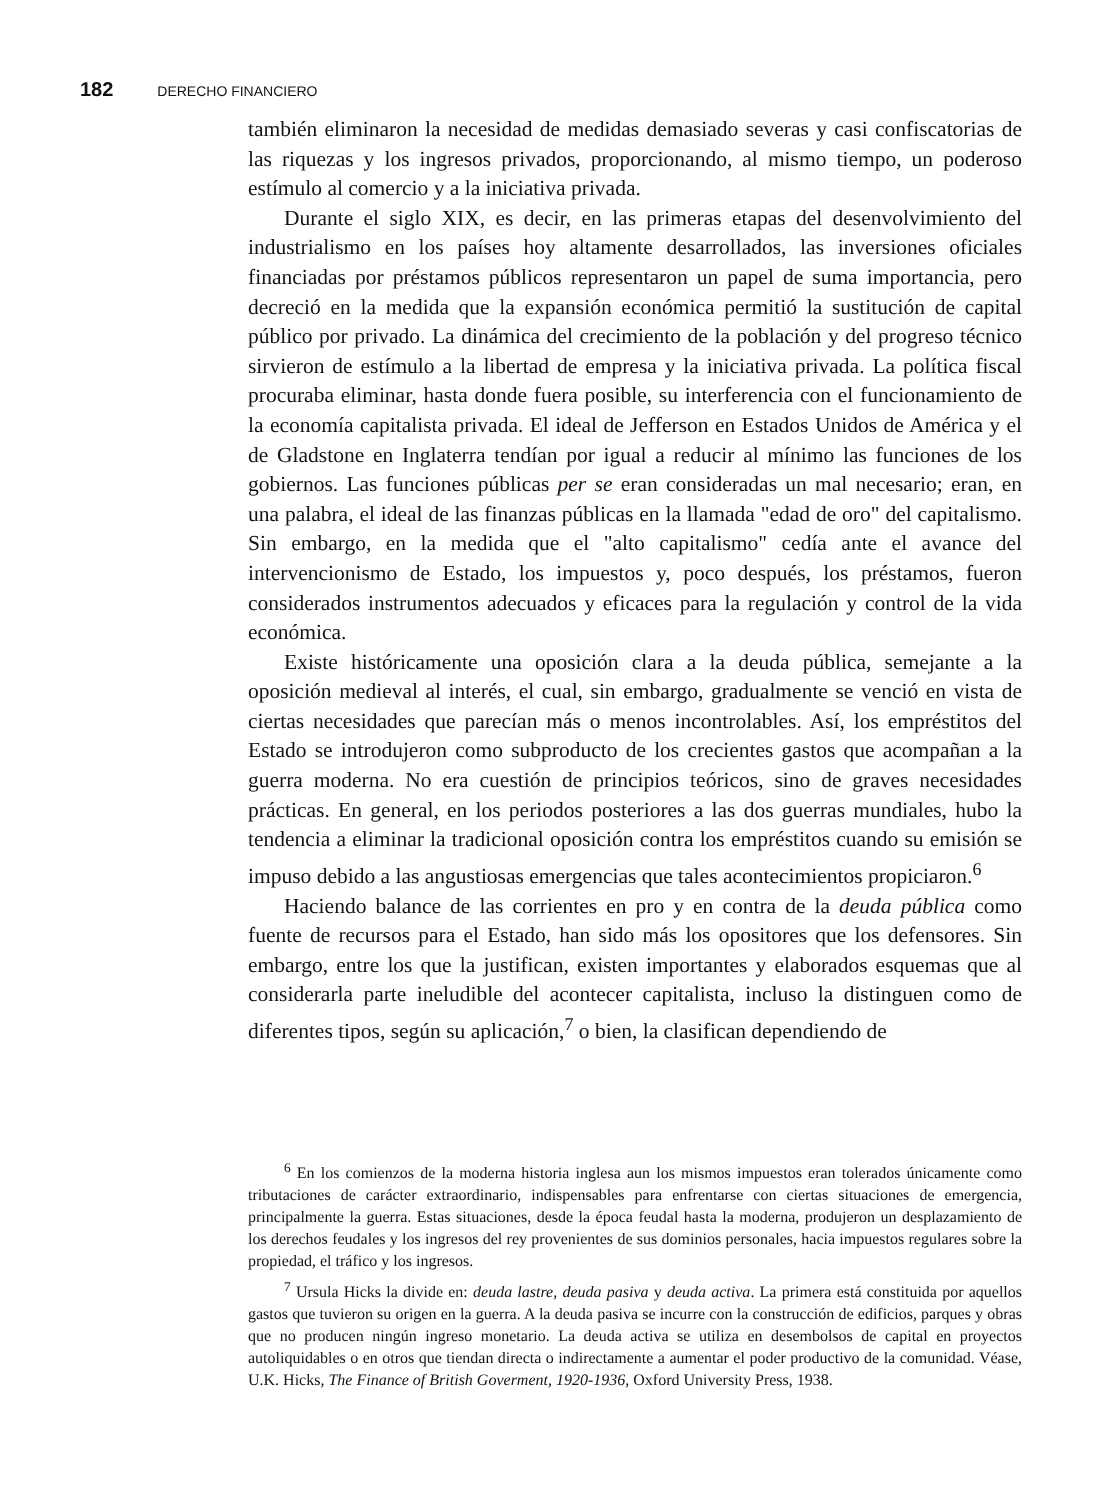182 DERECHO FINANCIERO
también eliminaron la necesidad de medidas demasiado severas y casi confiscatorias de las riquezas y los ingresos privados, proporcionando, al mismo tiempo, un poderoso estímulo al comercio y a la iniciativa privada.
Durante el siglo XIX, es decir, en las primeras etapas del desenvolvimiento del industrialismo en los países hoy altamente desarrollados, las inversiones oficiales financiadas por préstamos públicos representaron un papel de suma importancia, pero decreció en la medida que la expansión económica permitió la sustitución de capital público por privado. La dinámica del crecimiento de la población y del progreso técnico sirvieron de estímulo a la libertad de empresa y la iniciativa privada. La política fiscal procuraba eliminar, hasta donde fuera posible, su interferencia con el funcionamiento de la economía capitalista privada. El ideal de Jefferson en Estados Unidos de América y el de Gladstone en Inglaterra tendían por igual a reducir al mínimo las funciones de los gobiernos. Las funciones públicas per se eran consideradas un mal necesario; eran, en una palabra, el ideal de las finanzas públicas en la llamada "edad de oro" del capitalismo. Sin embargo, en la medida que el "alto capitalismo" cedía ante el avance del intervencionismo de Estado, los impuestos y, poco después, los préstamos, fueron considerados instrumentos adecuados y eficaces para la regulación y control de la vida económica.
Existe históricamente una oposición clara a la deuda pública, semejante a la oposición medieval al interés, el cual, sin embargo, gradualmente se venció en vista de ciertas necesidades que parecían más o menos incontrolables. Así, los empréstitos del Estado se introdujeron como subproducto de los crecientes gastos que acompañan a la guerra moderna. No era cuestión de principios teóricos, sino de graves necesidades prácticas. En general, en los periodos posteriores a las dos guerras mundiales, hubo la tendencia a eliminar la tradicional oposición contra los empréstitos cuando su emisión se impuso debido a las angustiosas emergencias que tales acontecimientos propiciaron.<sup>6</sup>
Haciendo balance de las corrientes en pro y en contra de la deuda pública como fuente de recursos para el Estado, han sido más los opositores que los defensores. Sin embargo, entre los que la justifican, existen importantes y elaborados esquemas que al considerarla parte ineludible del acontecer capitalista, incluso la distinguen como de diferentes tipos, según su aplicación,<sup>7</sup> o bien, la clasifican dependiendo de
<sup>6</sup> En los comienzos de la moderna historia inglesa aun los mismos impuestos eran tolerados únicamente como tributaciones de carácter extraordinario, indispensables para enfrentarse con ciertas situaciones de emergencia, principalmente la guerra. Estas situaciones, desde la época feudal hasta la moderna, produjeron un desplazamiento de los derechos feudales y los ingresos del rey provenientes de sus dominios personales, hacia impuestos regulares sobre la propiedad, el tráfico y los ingresos.
<sup>7</sup> Ursula Hicks la divide en: deuda lastre, deuda pasiva y deuda activa. La primera está constituida por aquellos gastos que tuvieron su origen en la guerra. A la deuda pasiva se incurre con la construcción de edificios, parques y obras que no producen ningún ingreso monetario. La deuda activa se utiliza en desembolsos de capital en proyectos autoliquidables o en otros que tiendan directa o indirectamente a aumentar el poder productivo de la comunidad. Véase, U.K. Hicks, The Finance of British Goverment, 1920-1936, Oxford University Press, 1938.